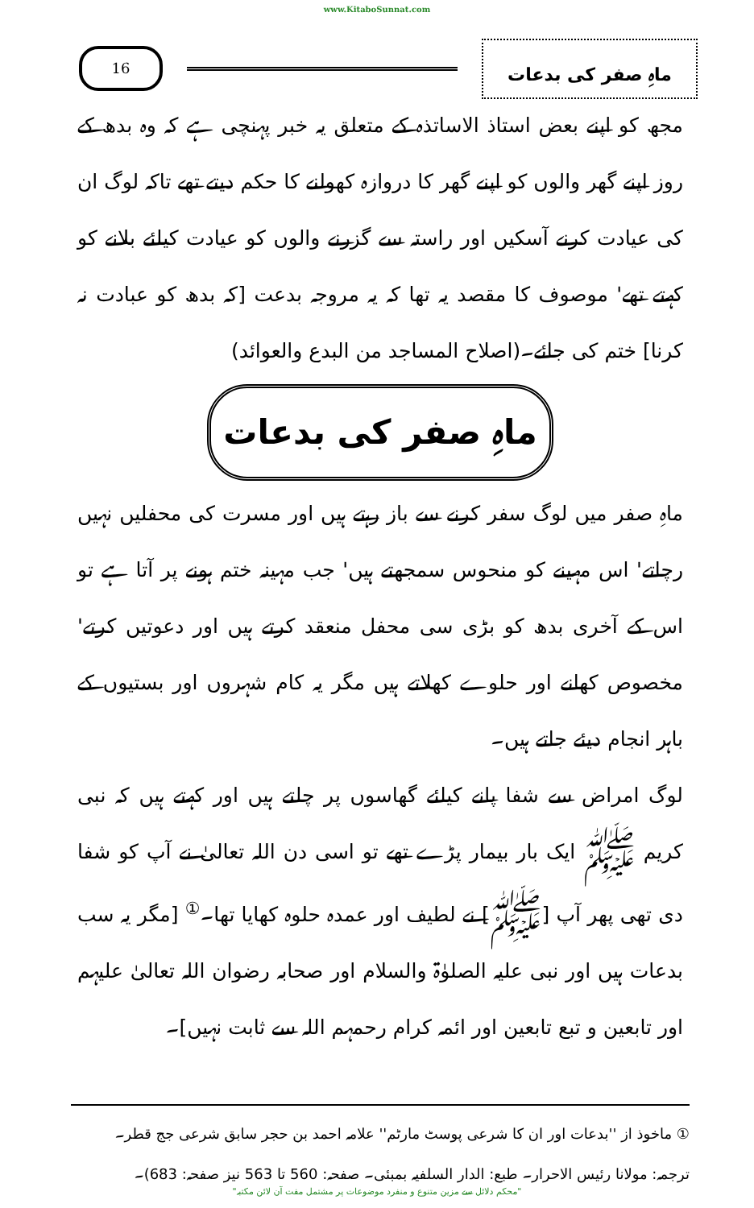www.KitaboSunnat.com
16
ماہِ صفر کی بدعات
مجھ کو اپنے بعض استاذ الاساتذہ کے متعلق یہ خبر پہنچی ہے کہ وہ بدھ کے روز اپنے گھر والوں کو اپنے گھر کا دروازہ کھولنے کا حکم دیتے تھے تاکہ لوگ ان کی عیادت کرنے آسکیں اور راستہ سے گزرنے والوں کو عیادت کیلئے بلانے کو کہتے تھے' موصوف کا مقصد یہ تھا کہ یہ مروجہ بدعت [کہ بدھ کو عبادت نہ کرنا] ختم کی جائے۔(اصلاح المساجد من البدع والعوائد)
ماہِ صفر کی بدعات
ماہِ صفر میں لوگ سفر کرنے سے باز رہتے ہیں اور مسرت کی محفلیں نہیں رچاتے' اس مہینے کو منحوس سمجھتے ہیں' جب مہینہ ختم ہونے پر آتا ہے تو اس کے آخری بدھ کو بڑی سی محفل منعقد کرتے ہیں اور دعوتیں کرتے' مخصوص کھانے اور حلوے کھلاتے ہیں مگر یہ کام شہروں اور بستیوں کے باہر انجام دیئے جاتے ہیں۔
لوگ امراض سے شفا پانے کیلئے گھاسوں پر چلتے ہیں اور کہتے ہیں کہ نبی کریم ﷺ ایک بار بیمار پڑے تھے تو اسی دن اللہ تعالیٰ نے آپ کو شفا دی تھی پھر آپ [ﷺ] نے لطیف اور عمدہ حلوہ کھایا تھا۔<sup>①</sup> [مگر یہ سب بدعات ہیں اور نبی علیہ الصلوٰۃ والسلام اور صحابہ رضوان اللہ تعالیٰ علیہم اور تابعین و تبع تابعین اور ائمہ کرام رحمہم اللہ سے ثابت نہیں]۔
① ماخوذ از ''بدعات اور ان کا شرعی پوسٹ مارٹم'' علامہ احمد بن حجر سابق شرعی جج قطر۔
ترجمہ: مولانا رئیس الاحرار۔ طبع: الدار السلفیہ بمبئی۔ صفحہ: 560 تا 563 نیز صفحہ: 683)۔
"محکم دلائل سے مزین متنوع و منفرد موضوعات پر مشتمل مفت آن لائن مکتبہ"